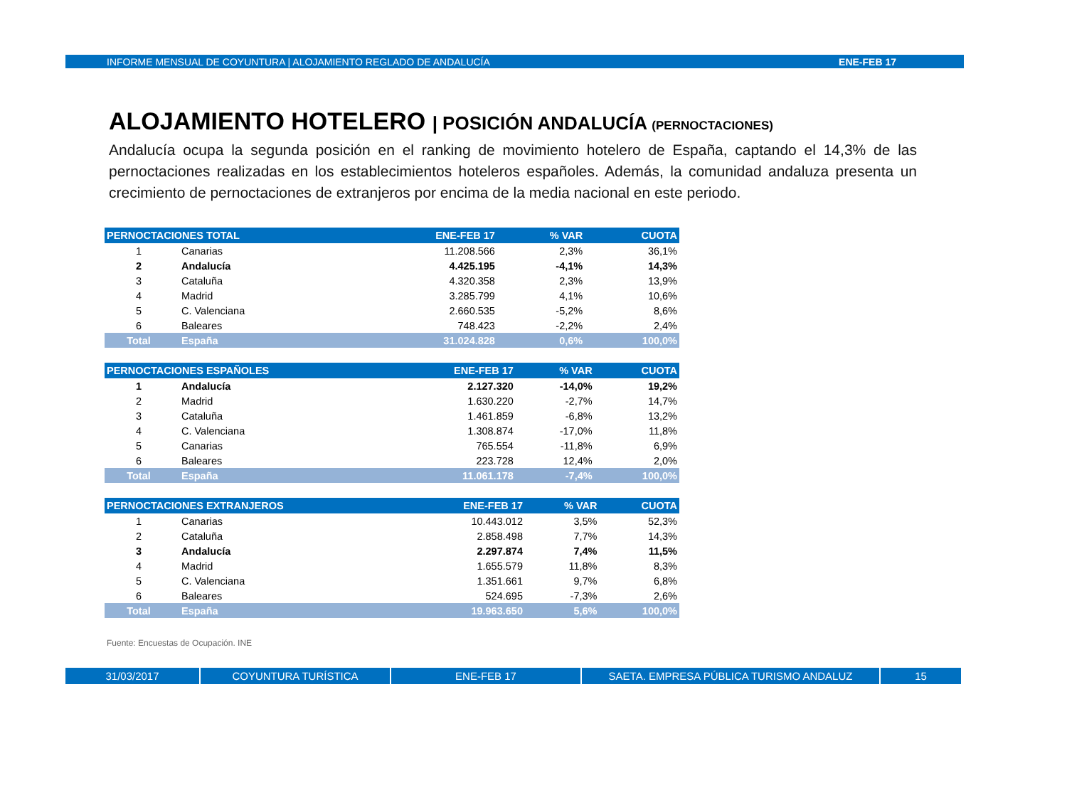INFORME MENSUAL DE COYUNTURA | ALOJAMIENTO REGLADO DE ANDALUCÍA ENE-FEB 17
ALOJAMIENTO HOTELERO | POSICIÓN ANDALUCÍA (PERNOCTACIONES)
Andalucía ocupa la segunda posición en el ranking de movimiento hotelero de España, captando el 14,3% de las pernoctaciones realizadas en los establecimientos hoteleros españoles. Además, la comunidad andaluza presenta un crecimiento de pernoctaciones de extranjeros por encima de la media nacional en este periodo.
| PERNOCTACIONES TOTAL | | ENE-FEB 17 | % VAR | CUOTA |
| --- | --- | --- | --- | --- |
| 1 | Canarias | 11.208.566 | 2,3% | 36,1% |
| 2 | Andalucía | 4.425.195 | -4,1% | 14,3% |
| 3 | Cataluña | 4.320.358 | 2,3% | 13,9% |
| 4 | Madrid | 3.285.799 | 4,1% | 10,6% |
| 5 | C. Valenciana | 2.660.535 | -5,2% | 8,6% |
| 6 | Baleares | 748.423 | -2,2% | 2,4% |
| Total | España | 31.024.828 | 0,6% | 100,0% |
| PERNOCTACIONES ESPAÑOLES | | ENE-FEB 17 | % VAR | CUOTA |
| --- | --- | --- | --- | --- |
| 1 | Andalucía | 2.127.320 | -14,0% | 19,2% |
| 2 | Madrid | 1.630.220 | -2,7% | 14,7% |
| 3 | Cataluña | 1.461.859 | -6,8% | 13,2% |
| 4 | C. Valenciana | 1.308.874 | -17,0% | 11,8% |
| 5 | Canarias | 765.554 | -11,8% | 6,9% |
| 6 | Baleares | 223.728 | 12,4% | 2,0% |
| Total | España | 11.061.178 | -7,4% | 100,0% |
| PERNOCTACIONES EXTRANJEROS | | ENE-FEB 17 | % VAR | CUOTA |
| --- | --- | --- | --- | --- |
| 1 | Canarias | 10.443.012 | 3,5% | 52,3% |
| 2 | Cataluña | 2.858.498 | 7,7% | 14,3% |
| 3 | Andalucía | 2.297.874 | 7,4% | 11,5% |
| 4 | Madrid | 1.655.579 | 11,8% | 8,3% |
| 5 | C. Valenciana | 1.351.661 | 9,7% | 6,8% |
| 6 | Baleares | 524.695 | -7,3% | 2,6% |
| Total | España | 19.963.650 | 5,6% | 100,0% |
Fuente: Encuestas de Ocupación. INE
31/03/2017 COYUNTURA TURÍSTICA ENE-FEB 17 SAETA. EMPRESA PÚBLICA TURISMO ANDALUZ 15